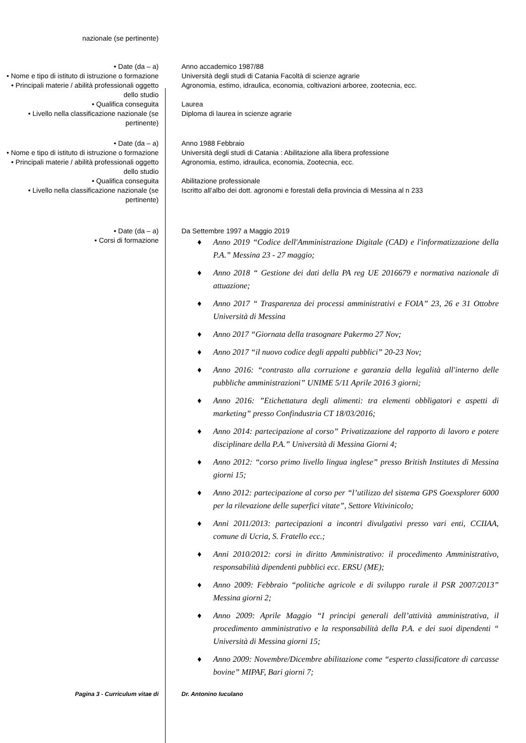nazionale (se pertinente)
• Date (da – a) Anno accademico 1987/88
• Nome e tipo di istituto di istruzione o formazione
Università degli studi di Catania Facoltà di scienze agrarie
• Principali materie / abilità professionali oggetto dello studio
Agronomia, estimo, idraulica, economia, coltivazioni arboree, zootecnia, ecc.
• Qualifica conseguita Laurea
• Livello nella classificazione nazionale (se pertinente)
Diploma di laurea in scienze agrarie
• Date (da – a) Anno 1988 Febbraio
• Nome e tipo di istituto di istruzione o formazione
Università degli studi di Catania : Abilitazione alla libera professione
• Principali materie / abilità professionali oggetto dello studio
Agronomia, estimo, idraulica, economia, Zootecnia, ecc.
• Qualifica conseguita Abilitazione professionale
• Livello nella classificazione nazionale (se pertinente)
Iscritto all’albo dei dott. agronomi e forestali della provincia di Messina al n 233
• Date (da – a) Da Settembre 1997 a Maggio 2019
• Corsi di formazione
♦ Anno 2019 “Codice dell'Amministrazione Digitale (CAD) e l'informatizzazione della P.A.” Messina 23 - 27 maggio;
♦ Anno 2018 “ Gestione dei dati della PA reg UE 2016679 e normativa nazionale di attuazione;
♦ Anno 2017 “ Trasparenza dei processi amministrativi e FOIA” 23, 26 e 31 Ottobre Università di Messina
♦ Anno 2017 “Giornata della trasognare Pakermo 27 Nov;
♦ Anno 2017 “il nuovo codice degli appalti pubblici” 20-23 Nov;
♦ Anno 2016: “contrasto alla corruzione e garanzia della legalità all'interno delle pubbliche amministrazioni” UNIME 5/11 Aprile 2016 3 giorni;
♦ Anno 2016: ”Etichettatura degli alimenti: tra elementi obbligatori e aspetti di marketing” presso Confindustria CT 18/03/2016;
♦ Anno 2014: partecipazione al corso” Privatizzazione del rapporto di lavoro e potere disciplinare della P.A.” Università di Messina Giorni 4;
♦ Anno 2012: “corso primo livello lingua inglese” presso British Institutes di Messina giorni 15;
♦ Anno 2012: partecipazione al corso per “l’utilizzo del sistema GPS Goexsplorer 6000 per la rilevazione delle superfici vitate”, Settore Vitivinicolo;
♦ Anni 2011/2013: partecipazioni a incontri divulgativi presso vari enti, CCIIAA, comune di Ucria, S. Fratello ecc.;
♦ Anni 2010/2012: corsi in diritto Amministrativo: il procedimento Amministrativo, responsabilità dipendenti pubblici ecc. ERSU (ME);
♦ Anno 2009: Febbraio “politiche agricole e di sviluppo rurale il PSR 2007/2013” Messina giorni 2;
♦ Anno 2009: Aprile Maggio “I principi generali dell’attività amministrativa, il procedimento amministrativo e la responsabilità della P.A. e dei suoi dipendenti “ Università di Messina giorni 15;
♦ Anno 2009: Novembre/Dicembre abilitazione come “esperto classificatore di carcasse bovine” MIPAF, Bari giorni 7;
Pagina 3 - Curriculum vitae di Dr. Antonino Iuculano